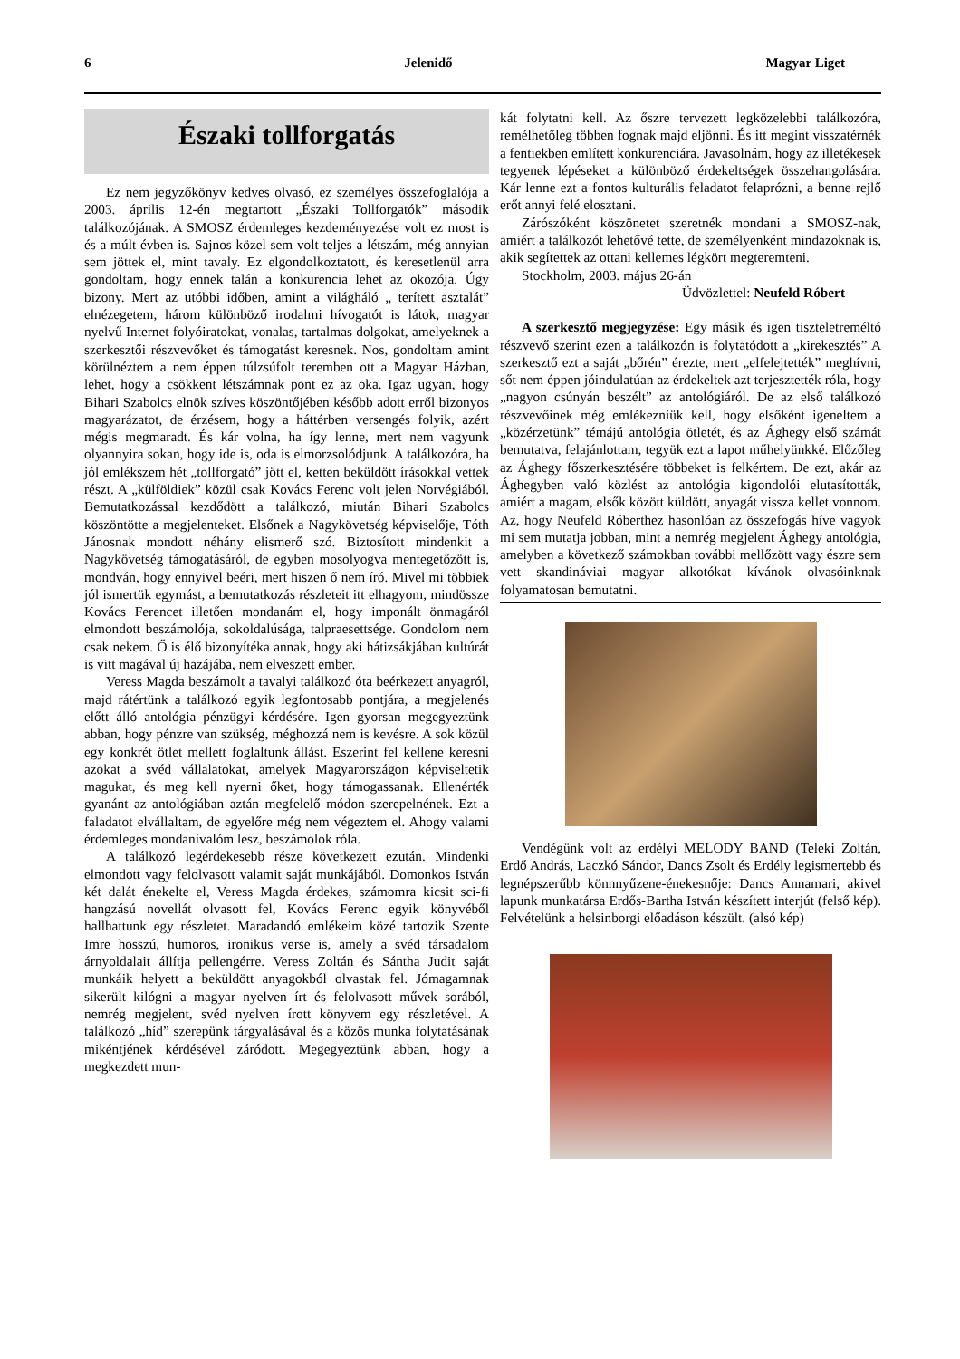6 Jelenidő Magyar Liget
Északi tollforgatás
Ez nem jegyzőkönyv kedves olvasó, ez személyes összefoglalója a 2003. április 12-én megtartott „Északi Tollforgatók” második találkozójának. A SMOSZ érdemleges kezdeményezése volt ez most is és a múlt évben is. Sajnos közel sem volt teljes a létszám, még annyian sem jöttek el, mint tavaly. Ez elgondolkoztatott, és keresetlenül arra gondoltam, hogy ennek talán a konkurencia lehet az okozója. Úgy bizony. Mert az utóbbi időben, amint a világháló „ terített asztalát” elnézegetem, három különböző irodalmi hívogatót is látok, magyar nyelvű Internet folyóiratokat, vonalas, tartalmas dolgokat, amelyeknek a szerkesztői részvevőket és támogatást keresnek. Nos, gondoltam amint körülnéztem a nem éppen túlzsúfolt teremben ott a Magyar Házban, lehet, hogy a csökkent létszámnak pont ez az oka. Igaz ugyan, hogy Bihari Szabolcs elnök szíves köszöntőjében később adott erről bizonyos magyarázatot, de érzésem, hogy a háttérben versengés folyik, azért mégis megmaradt. És kár volna, ha így lenne, mert nem vagyunk olyannyira sokan, hogy ide is, oda is elmorzsolódjunk. A találkozóra, ha jól emlékszem hét „tollforgató” jött el, ketten beküldött írásokkal vettek részt. A „külföldiek” közül csak Kovács Ferenc volt jelen Norvégiából. Bemutatkozással kezdődött a találkozó, miután Bihari Szabolcs köszöntötte a megjelenteket. Elsőnek a Nagykövetség képviselője, Tóth Jánosnak mondott néhány elismerő szó. Biztosított mindenkit a Nagykövetség támogatásáról, de egyben mosolyogva mentegetőzött is, mondván, hogy ennyivel beéri, mert hiszen ő nem író. Mivel mi többiek jól ismertük egymást, a bemutatkozás részleteit itt elhagyom, mindössze Kovács Ferencet illetően mondanám el, hogy imponált önmagáról elmondott beszámolója, sokoldalúsága, talpraesettsége. Gondolom nem csak nekem. Ő is élő bizonyítéka annak, hogy aki hátizsákjában kultúrát is vitt magával új hazájába, nem elveszett ember.
Veress Magda beszámolt a tavalyi találkozó óta beérkezett anyagról, majd rátértünk a találkozó egyik legfontosabb pontjára, a megjelenés előtt álló antológia pénzügyi kérdésére. Igen gyorsan megegyeztünk abban, hogy pénzre van szükség, méghozzá nem is kevésre. A sok közül egy konkrét ötlet mellett foglaltunk állást. Eszerint fel kellene keresni azokat a svéd vállalatokat, amelyek Magyarországon képviseltetik magukat, és meg kell nyerni őket, hogy támogassanak. Ellenérték gyanánt az antológiában aztán megfelelő módon szerepelnének. Ezt a faladatot elvállaltam, de egyelőre még nem végeztem el. Ahogy valami érdemleges mondanivalóm lesz, beszámolok róla.
A találkozó legérdekesebb része következett ezután. Mindenki elmondott vagy felolvasott valamit saját munkájából. Domonkos István két dalát énekelte el, Veress Magda érdekes, számomra kicsit sci-fi hangzású novellát olvasott fel, Kovács Ferenc egyik könyvéből hallhattunk egy részletet. Maradandó emlékeim közé tartozik Szente Imre hosszú, humoros, ironikus verse is, amely a svéd társadalom árnyoldalait állítja pellengérre. Veress Zoltán és Sántha Judit saját munkáik helyett a beküldött anyagokból olvastak fel. Jómagamnak sikerült kilógni a magyar nyelven írt és felolvasott művek sorából, nemrég megjelent, svéd nyelven írott könyvem egy részletével. A találkozó „híd” szerepünk tárgyalásával és a közös munka folytatásának mikéntjének kérdésével záródott. Megegyeztünk abban, hogy a megkezdett mun-
kát folytatni kell. Az őszre tervezett legközelebbi találkozóra, remélhetőleg többen fognak majd eljönni. És itt megint visszatérnék a fentiekben említett konkurenciára. Javasolnám, hogy az illetékesek tegyenek lépéseket a különböző érdekeltségek összehangolására. Kár lenne ezt a fontos kulturális feladatot felaprózni, a benne rejlő erőt annyi felé elosztani.
Zárószóként köszönetet szeretnék mondani a SMOSZ-nak, amiért a találkozót lehetővé tette, de személyenként mindazoknak is, akik segítettek az ottani kellemes légkört megteremteni.
Stockholm, 2003. május 26-án
Üdvözlettel: Neufeld Róbert
A szerkesztő megjegyzése: Egy másik és igen tiszteletreméltó részvevő szerint ezen a találkozón is folytatódott a „kirekesztés” A szerkesztő ezt a saját „bőrén” érezte, mert „elfelejtették” meghívni, sőt nem éppen jóindulatúan az érdekeltek azt terjesztették róla, hogy „nagyon csúnyán beszélt” az antológiáról. De az első találkozó részvevőinek még emlékezniük kell, hogy elsőként igeneltem a „közérzetünk” témájú antológia ötletét, és az Ághegy első számát bemutatva, felajánlottam, tegyük ezt a lapot műhelyünkké. Előzőleg az Ághegy főszerkesztésére többeket is felkértem. De ezt, akár az Ághegyben való közlést az antológia kigondolói elutasították, amiért a magam, elsők között küldött, anyagát vissza kellet vonnom. Az, hogy Neufeld Róberthez hasonlóan az összefogás híve vagyok mi sem mutatja jobban, mint a nemrég megjelent Ághegy antológia, amelyben a következő számokban további mellőzött vagy észre sem vett skandináviai magyar alkotókat kívánok olvasóinknak folyamatosan bemutatni.
Vendégünk volt az erdélyi MELODY BAND (Teleki Zoltán, Erdő András, Laczkó Sándor, Dancs Zsolt és Erdély legismertebb és legnépszerűbb könnnyűzene-énekesnője: Dancs Annamari, akivel lapunk munkatársa Erdős-Bartha István készített interjút (felső kép). Felvételünk a helsinborgi előadáson készült. (alsó kép)